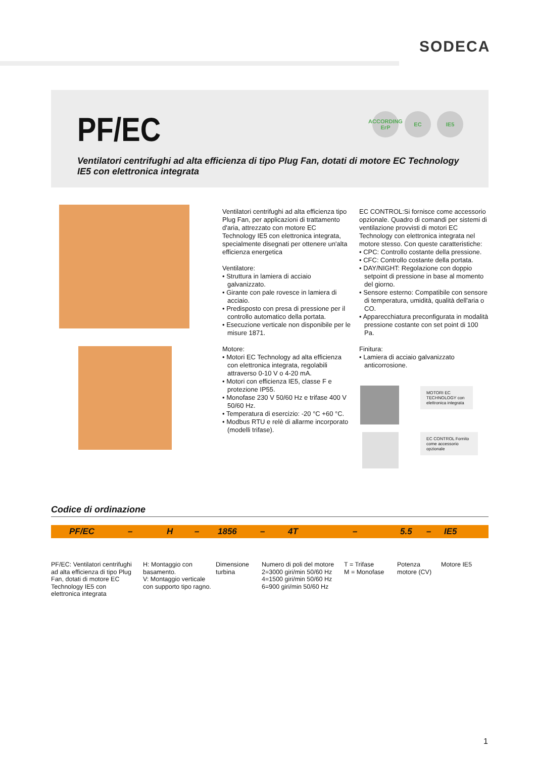SODECA
PF/EC
Ventilatori centrifughi ad alta efficienza di tipo Plug Fan, dotati di motore EC Technology IE5 con elettronica integrata
ACCORDING ErP
EC IE5
Ventilatori centrifughi ad alta efficienza tipo Plug Fan, per applicazioni di trattamento d'aria, attrezzato con motore EC Technology IE5 con elettronica integrata, specialmente disegnati per ottenere un'alta efficienza energetica
Ventilatore:
• Struttura in lamiera di acciaio galvanizzato.
• Girante con pale rovesce in lamiera di acciaio.
• Predisposto con presa di pressione per il controllo automatico della portata.
• Esecuzione verticale non disponibile per le misure 1871.
Motore:
• Motori EC Technology ad alta efficienza con elettronica integrata, regolabili attraverso 0-10 V o 4-20 mA.
• Motori con efficienza IE5, classe F e protezione IP55.
• Monofase 230 V 50/60 Hz e trifase 400 V 50/60 Hz.
• Temperatura di esercizio: -20 °C +60 °C.
• Modbus RTU e relè di allarme incorporato (modelli trifase).
EC CONTROL:Si fornisce come accessorio opzionale. Quadro di comandi per sistemi di ventilazione provvisti di motori EC Technology con elettronica integrata nel motore stesso. Con queste caratteristiche:
• CPC: Controllo costante della pressione.
• CFC: Controllo costante della portata.
• DAY/NIGHT: Regolazione con doppio setpoint di pressione in base al momento del giorno.
• Sensore esterno: Compatibile con sensore di temperatura, umidità, qualità dell'aria o CO.
• Apparecchiatura preconfigurata in modalità pressione costante con set point di 100 Pa.
Finitura:
• Lamiera di acciaio galvanizzato anticorrosione.
MOTORI EC TECHNOLOGY con elettronica integrata
EC CONTROL Fornito come accessorio opzionale
Codice di ordinazione
PF/EC – H – 1856 – 4T – 5.5 – IE5
PF/EC: Ventilatori centrifughi ad alta efficienza di tipo Plug Fan, dotati di motore EC Technology IE5 con elettronica integrata
H: Montaggio con basamento.
V: Montaggio verticale con supporto tipo ragno.
Dimensione
turbina
Numero di poli del motore
2=3000 giri/min 50/60 Hz
4=1500 giri/min 50/60 Hz
6=900 giri/min 50/60 Hz
T = Trifase
M = Monofase
Potenza
motore (CV)
Motore IE5
1